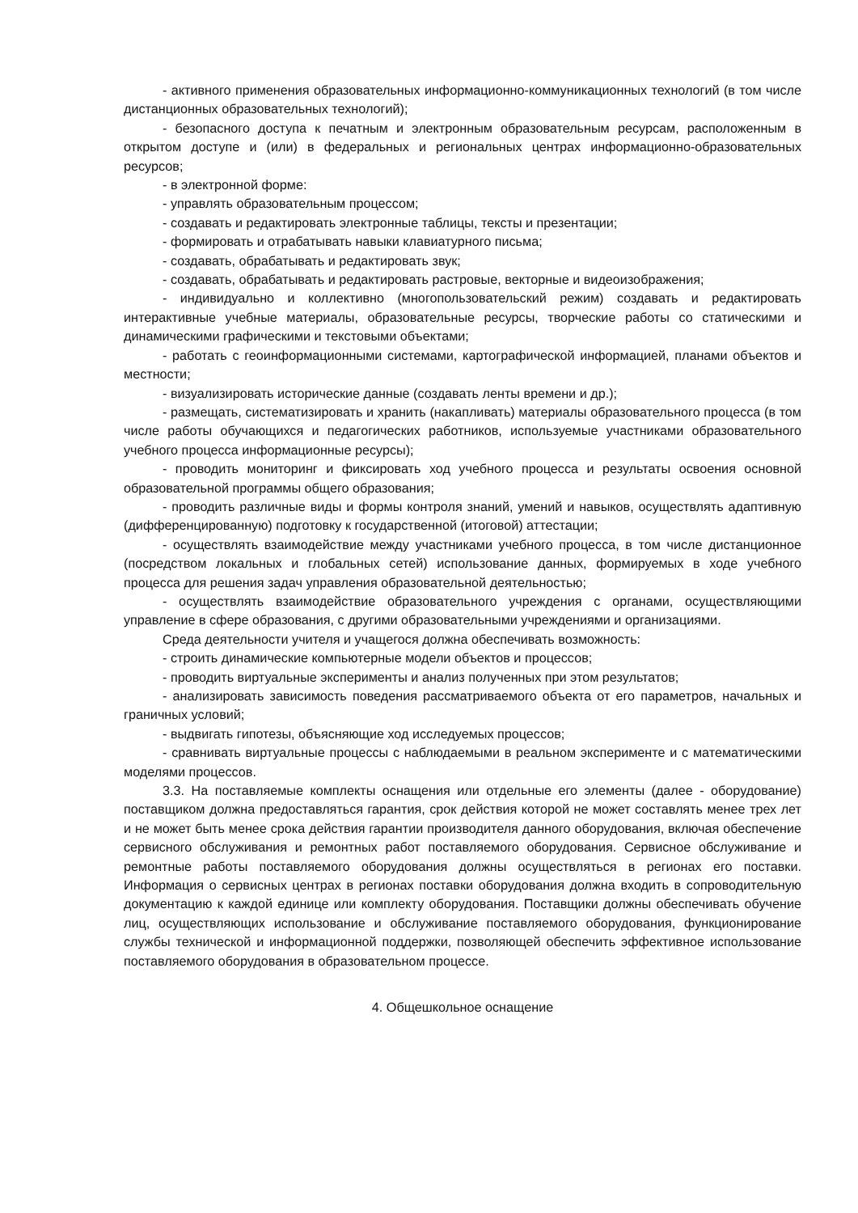- активного применения образовательных информационно-коммуникационных технологий (в том числе дистанционных образовательных технологий);
- безопасного доступа к печатным и электронным образовательным ресурсам, расположенным в открытом доступе и (или) в федеральных и региональных центрах информационно-образовательных ресурсов;
- в электронной форме:
- управлять образовательным процессом;
- создавать и редактировать электронные таблицы, тексты и презентации;
- формировать и отрабатывать навыки клавиатурного письма;
- создавать, обрабатывать и редактировать звук;
- создавать, обрабатывать и редактировать растровые, векторные и видеоизображения;
- индивидуально и коллективно (многопользовательский режим) создавать и редактировать интерактивные учебные материалы, образовательные ресурсы, творческие работы со статическими и динамическими графическими и текстовыми объектами;
- работать с геоинформационными системами, картографической информацией, планами объектов и местности;
- визуализировать исторические данные (создавать ленты времени и др.);
- размещать, систематизировать и хранить (накапливать) материалы образовательного процесса (в том числе работы обучающихся и педагогических работников, используемые участниками образовательного учебного процесса информационные ресурсы);
- проводить мониторинг и фиксировать ход учебного процесса и результаты освоения основной образовательной программы общего образования;
- проводить различные виды и формы контроля знаний, умений и навыков, осуществлять адаптивную (дифференцированную) подготовку к государственной (итоговой) аттестации;
- осуществлять взаимодействие между участниками учебного процесса, в том числе дистанционное (посредством локальных и глобальных сетей) использование данных, формируемых в ходе учебного процесса для решения задач управления образовательной деятельностью;
- осуществлять взаимодействие образовательного учреждения с органами, осуществляющими управление в сфере образования, с другими образовательными учреждениями и организациями.
Среда деятельности учителя и учащегося должна обеспечивать возможность:
- строить динамические компьютерные модели объектов и процессов;
- проводить виртуальные эксперименты и анализ полученных при этом результатов;
- анализировать зависимость поведения рассматриваемого объекта от его параметров, начальных и граничных условий;
- выдвигать гипотезы, объясняющие ход исследуемых процессов;
- сравнивать виртуальные процессы с наблюдаемыми в реальном эксперименте и с математическими моделями процессов.
3.3. На поставляемые комплекты оснащения или отдельные его элементы (далее - оборудование) поставщиком должна предоставляться гарантия, срок действия которой не может составлять менее трех лет и не может быть менее срока действия гарантии производителя данного оборудования, включая обеспечение сервисного обслуживания и ремонтных работ поставляемого оборудования. Сервисное обслуживание и ремонтные работы поставляемого оборудования должны осуществляться в регионах его поставки. Информация о сервисных центрах в регионах поставки оборудования должна входить в сопроводительную документацию к каждой единице или комплекту оборудования. Поставщики должны обеспечивать обучение лиц, осуществляющих использование и обслуживание поставляемого оборудования, функционирование службы технической и информационной поддержки, позволяющей обеспечить эффективное использование поставляемого оборудования в образовательном процессе.
4. Общешкольное оснащение